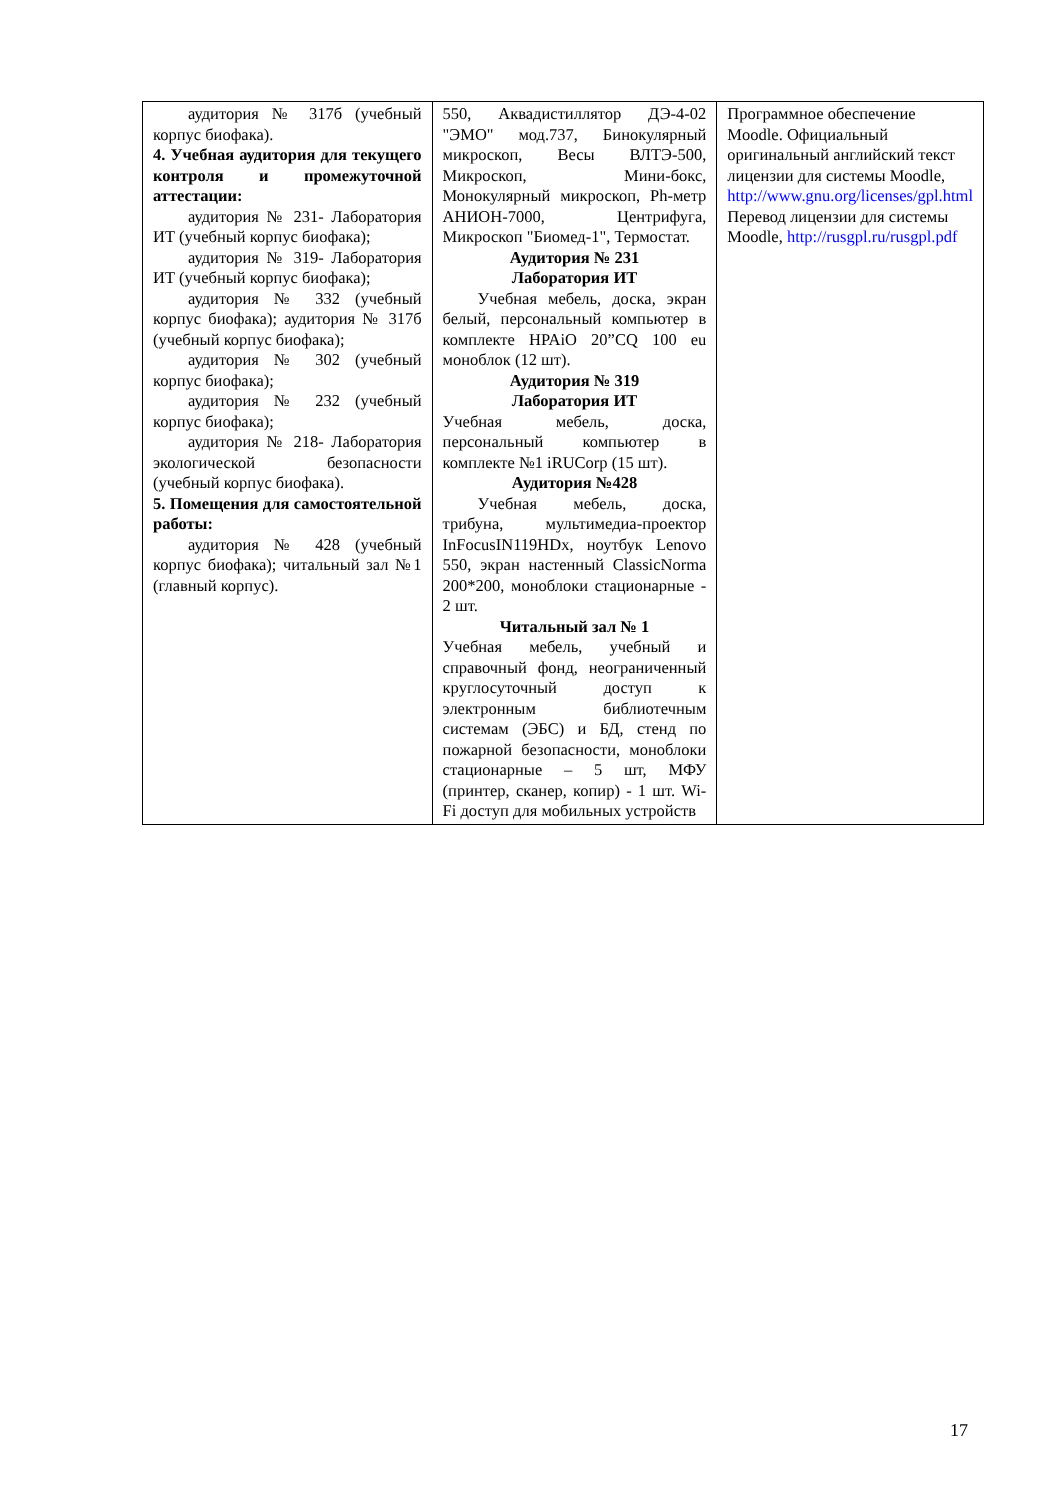| аудитория № 317б (учебный корпус биофака). 4. Учебная аудитория для текущего контроля и промежуточной аттестации: аудитория № 231- Лаборатория ИТ (учебный корпус биофака); аудитория № 319- Лаборатория ИТ (учебный корпус биофака); аудитория № 332 (учебный корпус биофака); аудитория № 317б (учебный корпус биофака); аудитория № 302 (учебный корпус биофака); аудитория № 232 (учебный корпус биофака); аудитория № 218- Лаборатория экологической безопасности (учебный корпус биофака). 5. Помещения для самостоятельной работы: аудитория № 428 (учебный корпус биофака); читальный зал №1 (главный корпус). | 550, Аквадистиллятор ДЭ-4-02 "ЭМО" мод.737, Бинокулярный микроскоп, Весы ВЛТЭ-500, Микроскоп, Мини-бокс, Монокулярный микроскоп, Ph-метр АНИОН-7000, Центрифуга, Микроскоп "Биомед-1", Термостат. Аудитория № 231 Лаборатория ИТ Учебная мебель, доска, экран белый, персональный компьютер в комплекте HPAiO 20”CQ 100 eu моноблок (12 шт). Аудитория № 319 Лаборатория ИТ Учебная мебель, доска, персональный компьютер в комплекте №1 iRUCorp (15 шт). Аудитория №428 Учебная мебель, доска, трибуна, мультимедиа-проектор InFocusIN119HDx, ноутбук Lenovo 550, экран настенный ClassicNorma 200*200, моноблоки стационарные - 2 шт. Читальный зал № 1 Учебная мебель, учебный и справочный фонд, неограниченный круглосуточный доступ к электронным библиотечным системам (ЭБС) и БД, стенд по пожарной безопасности, моноблоки стационарные – 5 шт, МФУ (принтер, сканер, копир) - 1 шт. Wi-Fi доступ для мобильных устройств | Программное обеспечение Moodle. Официальный оригинальный английский текст лицензии для системы Moodle, http://www.gnu.org/licenses/gpl.html Перевод лицензии для системы Moodle, http://rusgpl.ru/rusgpl.pdf |
17